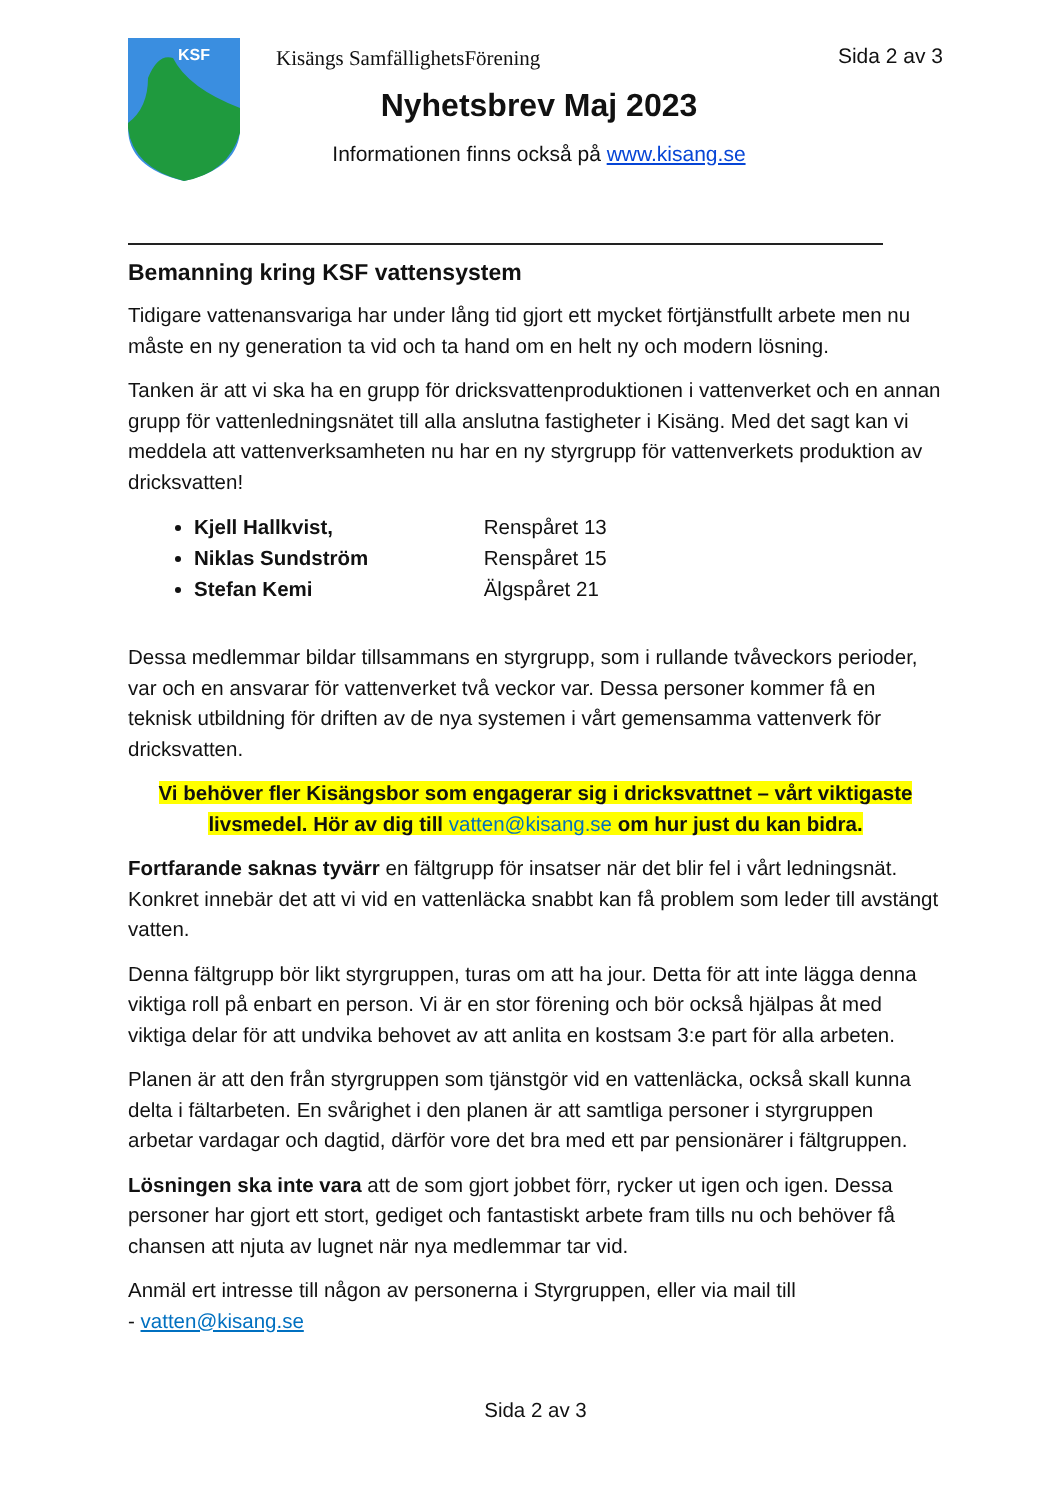KSF
Kisängs SamfällighetsFörening
Nyhetsbrev Maj 2023
Informationen finns också på www.kisang.se
Sida 2 av 3
Bemanning kring KSF vattensystem
Tidigare vattenansvariga har under lång tid gjort ett mycket förtjänstfullt arbete men nu måste en ny generation ta vid och ta hand om en helt ny och modern lösning.
Tanken är att vi ska ha en grupp för dricksvattenproduktionen i vattenverket och en annan grupp för vattenledningsnätet till alla anslutna fastigheter i Kisäng. Med det sagt kan vi meddela att vattenverksamheten nu har en ny styrgrupp för vattenverkets produktion av dricksvatten!
Kjell Hallkvist, Renspåret 13
Niklas Sundström Renspåret 15
Stefan Kemi Älgspåret 21
Dessa medlemmar bildar tillsammans en styrgrupp, som i rullande tvåveckors perioder, var och en ansvarar för vattenverket två veckor var. Dessa personer kommer få en teknisk utbildning för driften av de nya systemen i vårt gemensamma vattenverk för dricksvatten.
Vi behöver fler Kisängsbor som engagerar sig i dricksvattnet – vårt viktigaste livsmedel. Hör av dig till vatten@kisang.se om hur just du kan bidra.
Fortfarande saknas tyvärr en fältgrupp för insatser när det blir fel i vårt ledningsnät. Konkret innebär det att vi vid en vattenläcka snabbt kan få problem som leder till avstängt vatten.
Denna fältgrupp bör likt styrgruppen, turas om att ha jour. Detta för att inte lägga denna viktiga roll på enbart en person. Vi är en stor förening och bör också hjälpas åt med viktiga delar för att undvika behovet av att anlita en kostsam 3:e part för alla arbeten.
Planen är att den från styrgruppen som tjänstgör vid en vattenläcka, också skall kunna delta i fältarbeten. En svårighet i den planen är att samtliga personer i styrgruppen arbetar vardagar och dagtid, därför vore det bra med ett par pensionärer i fältgruppen.
Lösningen ska inte vara att de som gjort jobbet förr, rycker ut igen och igen. Dessa personer har gjort ett stort, gediget och fantastiskt arbete fram tills nu och behöver få chansen att njuta av lugnet när nya medlemmar tar vid.
Anmäl ert intresse till någon av personerna i Styrgruppen, eller via mail till
- vatten@kisang.se
Sida 2 av 3